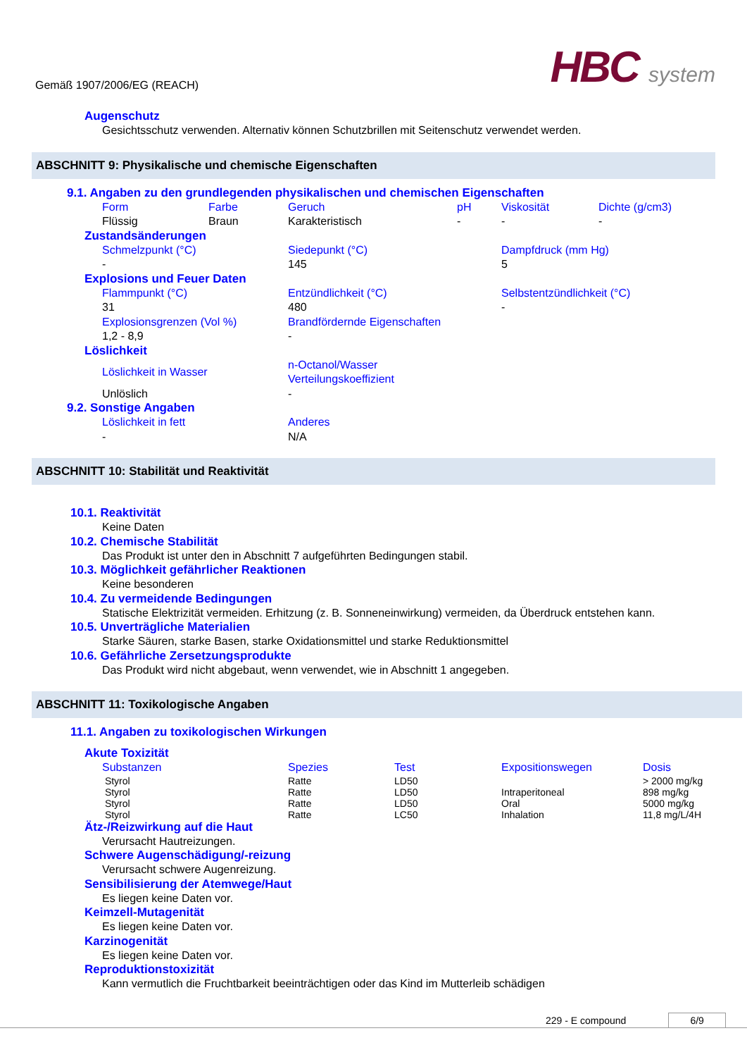Gemäß 1907/2006/EG (REACH)
HBC system
Augenschutz
Gesichtsschutz verwenden. Alternativ können Schutzbrillen mit Seitenschutz verwendet werden.
ABSCHNITT 9: Physikalische und chemische Eigenschaften
9.1. Angaben zu den grundlegenden physikalischen und chemischen Eigenschaften
| Form | Farbe | Geruch | pH | Viskosität | Dichte (g/cm3) |
| Flüssig | Braun | Karakteristisch | - | - | - |
Zustandsänderungen
| Schmelzpunkt (°C) | Siedepunkt (°C) | Dampfdruck (mm Hg) |
| - | 145 | 5 |
Explosions und Feuer Daten
| Flammpunkt (°C) | Entzündlichkeit (°C) | Selbstentzündlichkeit (°C) |
| 31 | 480 | - |
| Explosionsgrenzen (Vol %) | Brandfördernde Eigenschaften | |
| 1,2 - 8,9 | - | |
Löslichkeit
| Löslichkeit in Wasser | n-Octanol/Wasser Verteilungskoeffizient |
| Unlöslich | - |
9.2. Sonstige Angaben
| Löslichkeit in fett | Anderes |
| - | N/A |
ABSCHNITT 10: Stabilität und Reaktivität
10.1. Reaktivität
Keine Daten
10.2. Chemische Stabilität
Das Produkt ist unter den in Abschnitt 7 aufgeführten Bedingungen stabil.
10.3. Möglichkeit gefährlicher Reaktionen
Keine besonderen
10.4. Zu vermeidende Bedingungen
Statische Elektrizität vermeiden. Erhitzung (z. B. Sonneneinwirkung) vermeiden, da Überdruck entstehen kann.
10.5. Unverträgliche Materialien
Starke Säuren, starke Basen, starke Oxidationsmittel und starke Reduktionsmittel
10.6. Gefährliche Zersetzungsprodukte
Das Produkt wird nicht abgebaut, wenn verwendet, wie in Abschnitt 1 angegeben.
ABSCHNITT 11: Toxikologische Angaben
11.1. Angaben zu toxikologischen Wirkungen
Akute Toxizität
| Substanzen | Spezies | Test | Expositionswegen | Dosis |
| Styrol | Ratte | LD50 | | > 2000 mg/kg |
| Styrol | Ratte | LD50 | Intraperitoneal | 898 mg/kg |
| Styrol | Ratte | LD50 | Oral | 5000 mg/kg |
| Styrol | Ratte | LC50 | Inhalation | 11,8 mg/L/4H |
Ätz-/Reizwirkung auf die Haut
Verursacht Hautreizungen.
Schwere Augenschädigung/-reizung
Verursacht schwere Augenreizung.
Sensibilisierung der Atemwege/Haut
Es liegen keine Daten vor.
Keimzell-Mutagenität
Es liegen keine Daten vor.
Karzinogenität
Es liegen keine Daten vor.
Reproduktionstoxizität
Kann vermutlich die Fruchtbarkeit beeinträchtigen oder das Kind im Mutterleib schädigen
229 - E compound 6/9